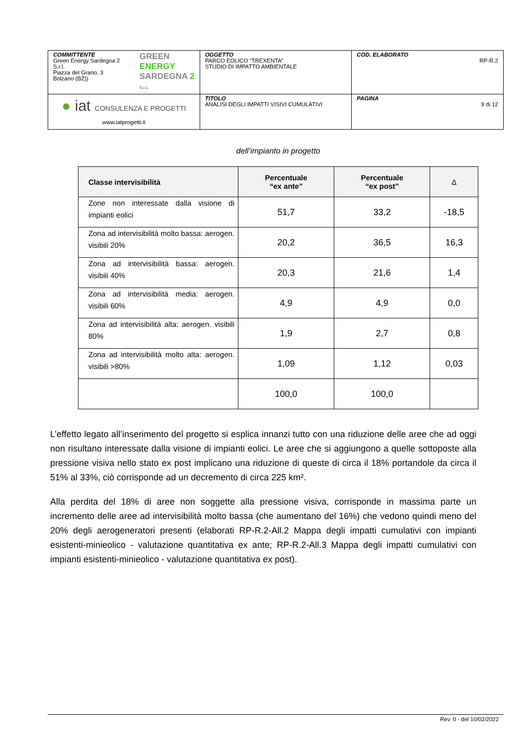| COMMITTENTE Green Energy Sardegna 2 S.r.l. Piazza del Grano, 3 Bolzano (BZ)) GREEN ENERGY SARDEGNA 2 S.r.L. | OGGETTO PARCO EOLICO “TREXENTA” STUDIO DI IMPATTO AMBIENTALE | COD. ELABORATO RP-R.2 |
| ● iat CONSULENZA E PROGETTI www.iatprogetti.it | TITOLO ANALISI DEGLI IMPATTI VISIVI CUMULATIVI | PAGINA 9 di 12 |
dell’impianto in progetto
| Classe intervisibilità | Percentuale “ex ante” | Percentuale “ex post” | Δ |
| --- | --- | --- | --- |
| Zone non interessate dalla visione di impianti eolici | 51,7 | 33,2 | -18,5 |
| Zona ad intervisibilità molto bassa: aerogen. visibili 20% | 20,2 | 36,5 | 16,3 |
| Zona ad intervisibilità bassa: aerogen. visibili 40% | 20,3 | 21,6 | 1,4 |
| Zona ad intervisibilità media: aerogen. visibili 60% | 4,9 | 4,9 | 0,0 |
| Zona ad intervisibilità alta: aerogen. visibili 80% | 1,9 | 2,7 | 0,8 |
| Zona ad intervisibilità molto alta: aerogen. visibili >80% | 1,09 | 1,12 | 0,03 |
| | 100,0 | 100,0 | |
L’effetto legato all’inserimento del progetto si esplica innanzi tutto con una riduzione delle aree che ad oggi non risultano interessate dalla visione di impianti eolici. Le aree che si aggiungono a quelle sottoposte alla pressione visiva nello stato ex post implicano una riduzione di queste di circa il 18% portandole da circa il 51% al 33%, ciò corrisponde ad un decremento di circa 225 km².
Alla perdita del 18% di aree non soggette alla pressione visiva, corrisponde in massima parte un incremento delle aree ad intervisibilità molto bassa (che aumentano del 16%) che vedono quindi meno del 20% degli aerogeneratori presenti (elaborati RP-R.2-All.2 Mappa degli impatti cumulativi con impianti esistenti-minieolico - valutazione quantitativa ex ante; RP-R.2-All.3 Mappa degli impatti cumulativi con impianti esistenti-minieolico - valutazione quantitativa ex post).
Rev. 0 - del 10/02/2022